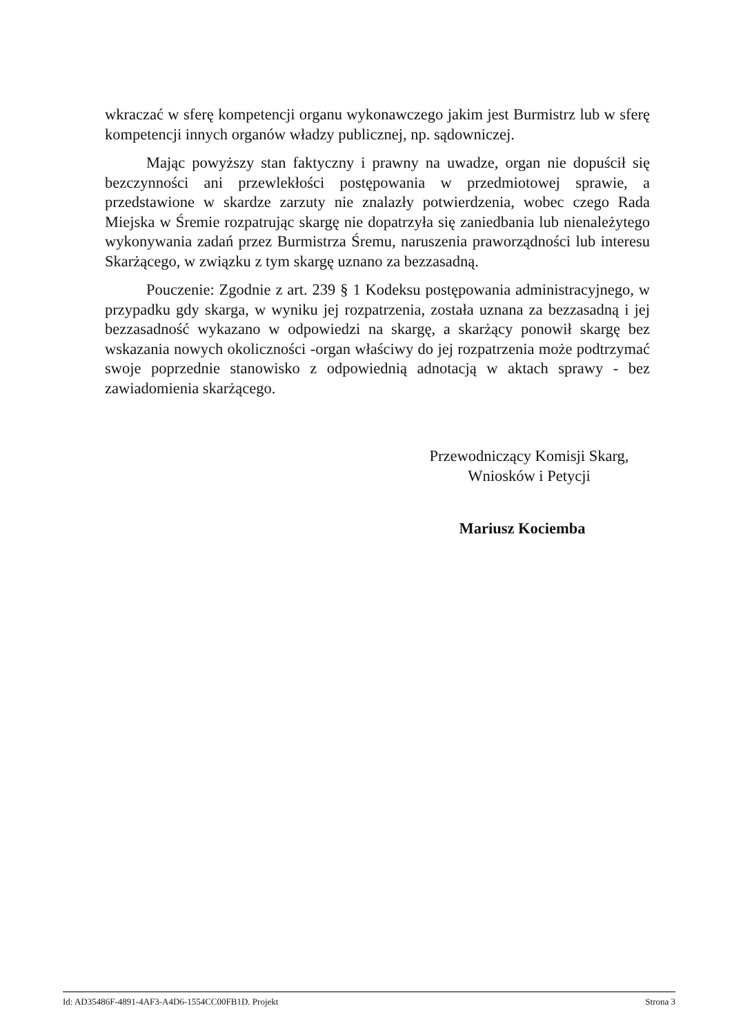wkraczać w sferę kompetencji organu wykonawczego jakim jest Burmistrz lub w sferę kompetencji innych organów władzy publicznej, np. sądowniczej.
Mając powyższy stan faktyczny i prawny na uwadze, organ nie dopuścił się bezczynności ani przewlekłości postępowania w przedmiotowej sprawie, a przedstawione w skardze zarzuty nie znalazły potwierdzenia, wobec czego Rada Miejska w Śremie rozpatrując skargę nie dopatrzyła się zaniedbania lub nienależytego wykonywania zadań przez Burmistrza Śremu, naruszenia praworządności lub interesu Skarżącego, w związku z tym skargę uznano za bezzasadną.
Pouczenie: Zgodnie z art. 239 § 1 Kodeksu postępowania administracyjnego, w przypadku gdy skarga, w wyniku jej rozpatrzenia, została uznana za bezzasadną i jej bezzasadność wykazano w odpowiedzi na skargę, a skarżący ponowił skargę bez wskazania nowych okoliczności -organ właściwy do jej rozpatrzenia może podtrzymać swoje poprzednie stanowisko z odpowiednią adnotacją w aktach sprawy - bez zawiadomienia skarżącego.
Przewodniczący Komisji Skarg,
Wniosków i Petycji
Mariusz Kociemba
Id: AD35486F-4891-4AF3-A4D6-1554CC00FB1D. Projekt Strona 3